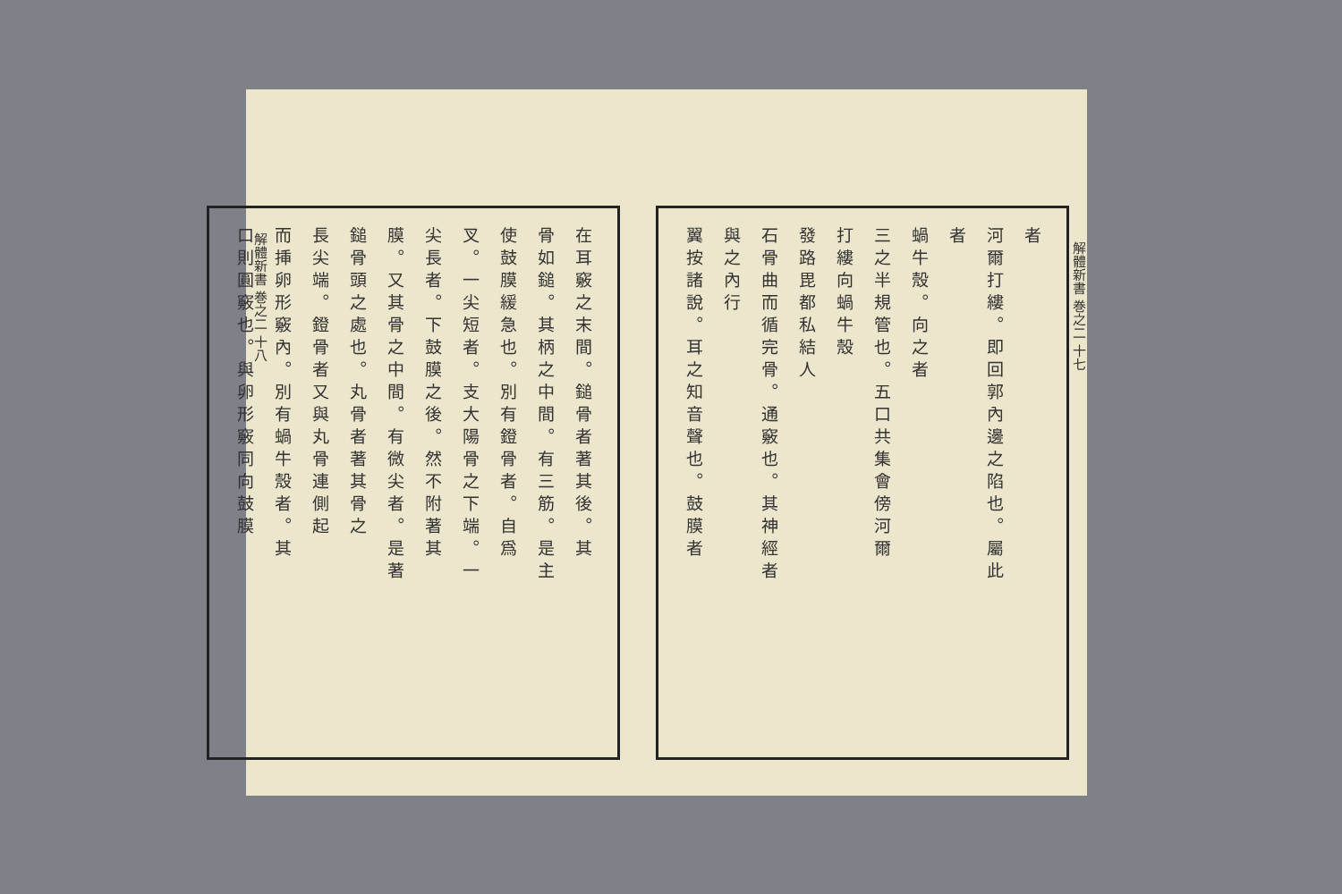解體新書 巻之二 十七
者
河爾打縷。即回郭內邊之陷也。屬此
者
蝸牛殼。向之者
三之半規管也。五口共集會傍河爾
打縷向蝸牛殼
發路毘都私結人
石骨曲而循完骨。通竅也。其神經者
與之內行
翼按諸說。耳之知音聲也。鼓膜者
在耳竅之末間。鎚骨者著其後。其
骨如鎚。其柄之中間。有三筋。是主
使鼓膜緩急也。別有鐙骨者。自爲
叉。一尖短者。支大陽骨之下端。一
尖長者。下鼓膜之後。然不附著其
膜。又其骨之中間。有微尖者。是著
鎚骨頭之處也。丸骨者著其骨之
長尖端。鐙骨者又與丸骨連側起
而挿卵形竅內。別有蝸牛殼者。其
口則圓竅也。與卵形竅同向鼓膜
解體新書 巻之二 十八